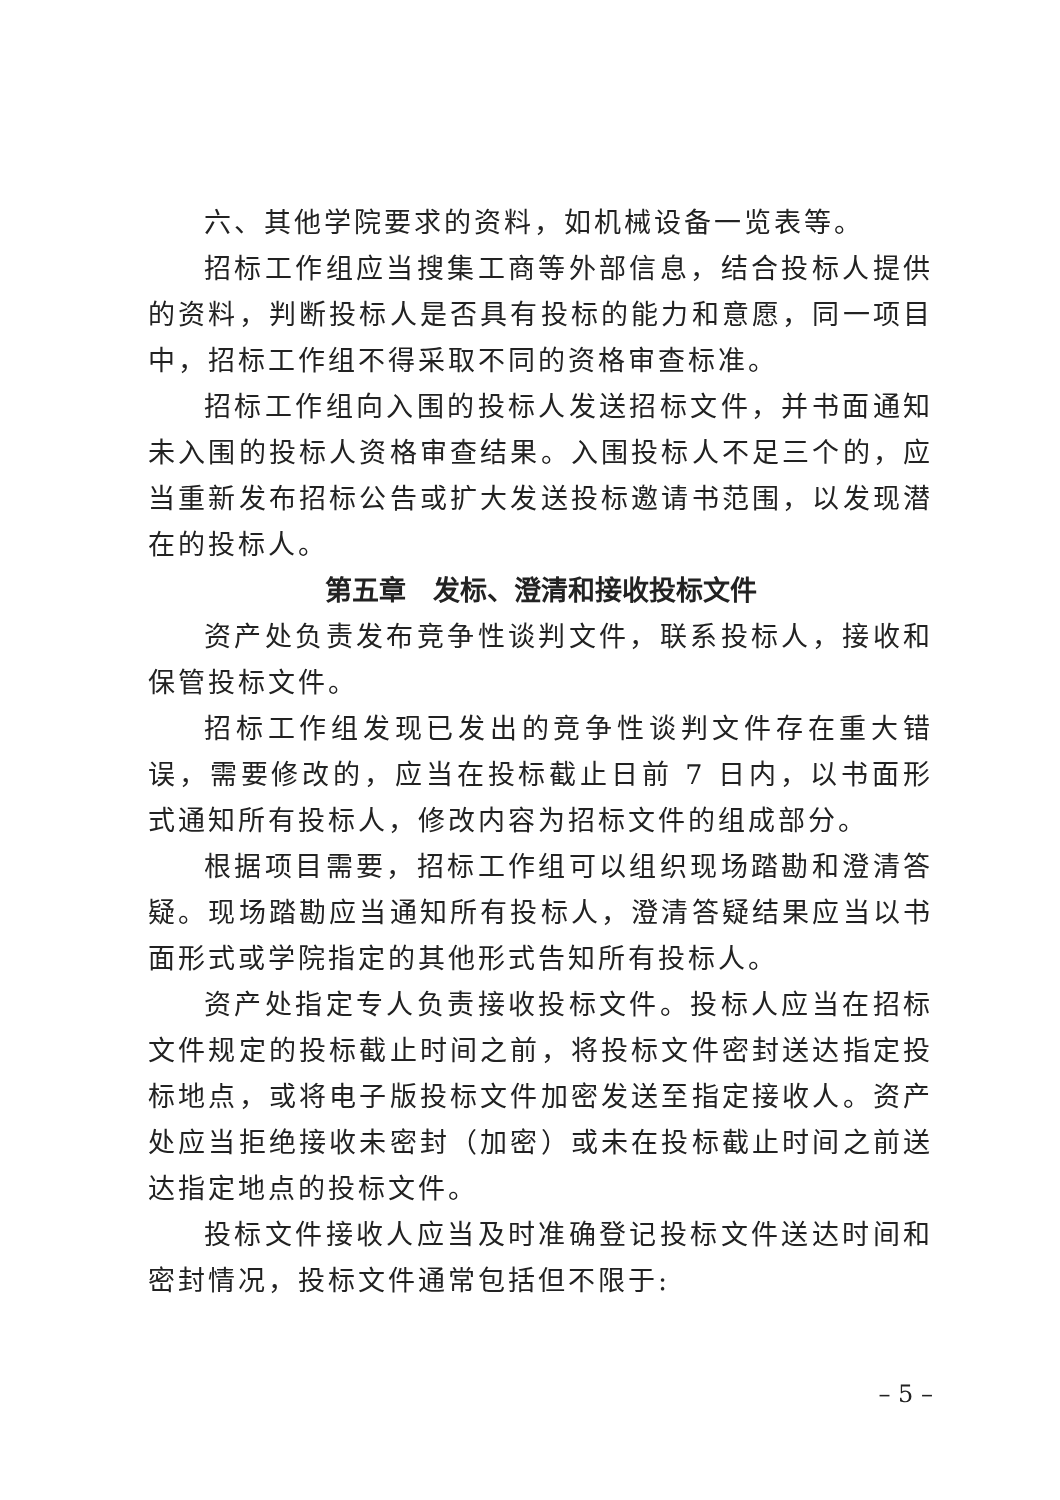六、其他学院要求的资料，如机械设备一览表等。
招标工作组应当搜集工商等外部信息，结合投标人提供的资料，判断投标人是否具有投标的能力和意愿，同一项目中，招标工作组不得采取不同的资格审查标准。
招标工作组向入围的投标人发送招标文件，并书面通知未入围的投标人资格审查结果。入围投标人不足三个的，应当重新发布招标公告或扩大发送投标邀请书范围，以发现潜在的投标人。
第五章　发标、澄清和接收投标文件
资产处负责发布竞争性谈判文件，联系投标人，接收和保管投标文件。
招标工作组发现已发出的竞争性谈判文件存在重大错误，需要修改的，应当在投标截止日前 7 日内，以书面形式通知所有投标人，修改内容为招标文件的组成部分。
根据项目需要，招标工作组可以组织现场踏勘和澄清答疑。现场踏勘应当通知所有投标人，澄清答疑结果应当以书面形式或学院指定的其他形式告知所有投标人。
资产处指定专人负责接收投标文件。投标人应当在招标文件规定的投标截止时间之前，将投标文件密封送达指定投标地点，或将电子版投标文件加密发送至指定接收人。资产处应当拒绝接收未密封（加密）或未在投标截止时间之前送达指定地点的投标文件。
投标文件接收人应当及时准确登记投标文件送达时间和密封情况，投标文件通常包括但不限于:
– 5 –